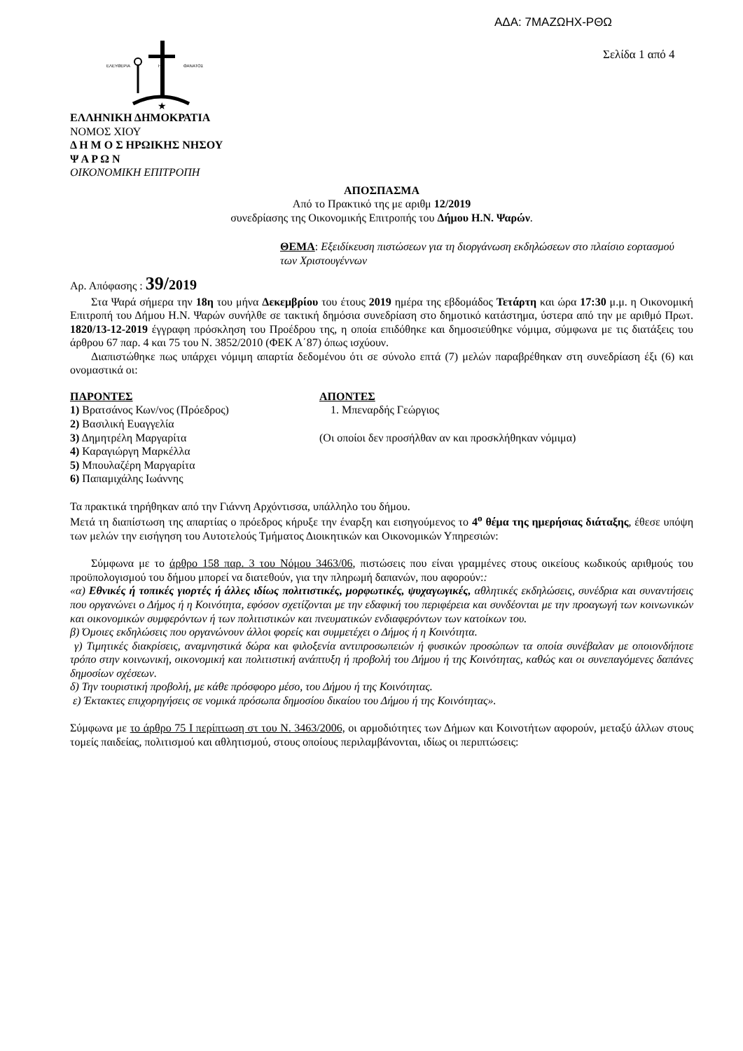ΑΔΑ: 7ΜΑΖΩΗΧ-ΡΘΩ
Σελίδα 1 από 4
ΕΛΕΥΘΕΡΙΑ
Η
ΘΑΝΑΤΟΣ
★
ΕΛΛΗΝΙΚΗ ΔΗΜΟΚΡΑΤΙΑ
ΝΟΜΟΣ ΧΙΟΥ
Δ Η Μ Ο Σ ΗΡΩΙΚΗΣ ΝΗΣΟΥ
Ψ Α Ρ Ω Ν
ΟΙΚΟΝΟΜΙΚΗ ΕΠΙΤΡΟΠΗ
ΑΠΟΣΠΑΣΜΑ
Από το Πρακτικό της με αριθμ 12/2019
συνεδρίασης της Οικονομικής Επιτροπής του Δήμου Η.Ν. Ψαρών.
ΘΕΜΑ: Εξειδίκευση πιστώσεων για τη διοργάνωση εκδηλώσεων στο πλαίσιο εορτασμού των Χριστουγέννων
Αρ. Απόφασης : 39/2019
Στα Ψαρά σήμερα την 18η του μήνα Δεκεμβρίου του έτους 2019 ημέρα της εβδομάδος Τετάρτη και ώρα 17:30 μ.μ. η Οικονομική Επιτροπή του Δήμου Η.Ν. Ψαρών συνήλθε σε τακτική δημόσια συνεδρίαση στο δημοτικό κατάστημα, ύστερα από την με αριθμό Πρωτ. 1820/13-12-2019 έγγραφη πρόσκληση του Προέδρου της, η οποία επιδόθηκε και δημοσιεύθηκε νόμιμα, σύμφωνα με τις διατάξεις του άρθρου 67 παρ. 4 και 75 του Ν. 3852/2010 (ΦΕΚ Α΄87) όπως ισχύουν.
Διαπιστώθηκε πως υπάρχει νόμιμη απαρτία δεδομένου ότι σε σύνολο επτά (7) μελών παραβρέθηκαν στη συνεδρίαση έξι (6) και ονομαστικά οι:
ΠΑΡΟΝΤΕΣ
1) Βρατσάνος Κων/νος (Πρόεδρος)
2) Βασιλική Ευαγγελία
3) Δημητρέλη Μαργαρίτα
4) Καραγιώργη Μαρκέλλα
5) Μπουλαζέρη Μαργαρίτα
6) Παπαμιχάλης Ιωάννης
ΑΠΟΝΤΕΣ
1. Μπεναρδής Γεώργιος
(Οι οποίοι δεν προσήλθαν αν και προσκλήθηκαν νόμιμα)
Τα πρακτικά τηρήθηκαν από την Γιάννη Αρχόντισσα, υπάλληλο του δήμου.
Μετά τη διαπίστωση της απαρτίας ο πρόεδρος κήρυξε την έναρξη και εισηγούμενος το 4<sup>ο</sup> θέμα της ημερήσιας διάταξης, έθεσε υπόψη των μελών την εισήγηση του Αυτοτελούς Τμήματος Διοικητικών και Οικονομικών Υπηρεσιών:
Σύμφωνα με το άρθρο 158 παρ. 3 του Νόμου 3463/06, πιστώσεις που είναι γραμμένες στους οικείους κωδικούς αριθμούς του προϋπολογισμού του δήμου μπορεί να διατεθούν, για την πληρωμή δαπανών, που αφορούν::
«α) Εθνικές ή τοπικές γιορτές ή άλλες ιδίως πολιτιστικές, μορφωτικές, ψυχαγωγικές, αθλητικές εκδηλώσεις, συνέδρια και συναντήσεις που οργανώνει ο Δήμος ή η Κοινότητα, εφόσον σχετίζονται με την εδαφική του περιφέρεια και συνδέονται με την προαγωγή των κοινωνικών και οικονομικών συμφερόντων ή των πολιτιστικών και πνευματικών ενδιαφερόντων των κατοίκων του.
β) Όμοιες εκδηλώσεις που οργανώνουν άλλοι φορείς και συμμετέχει ο Δήμος ή η Κοινότητα.
γ) Τιμητικές διακρίσεις, αναμνηστικά δώρα και φιλοξενία αντιπροσωπειών ή φυσικών προσώπων τα οποία συνέβαλαν με οποιονδήποτε τρόπο στην κοινωνική, οικονομική και πολιτιστική ανάπτυξη ή προβολή του Δήμου ή της Κοινότητας, καθώς και οι συνεπαγόμενες δαπάνες δημοσίων σχέσεων.
δ) Την τουριστική προβολή, με κάθε πρόσφορο μέσο, του Δήμου ή της Κοινότητας.
ε) Έκτακτες επιχορηγήσεις σε νομικά πρόσωπα δημοσίου δικαίου του Δήμου ή της Κοινότητας».
Σύμφωνα με το άρθρο 75 Ι περίπτωση στ του Ν. 3463/2006, οι αρμοδιότητες των Δήμων και Κοινοτήτων αφορούν, μεταξύ άλλων στους τομείς παιδείας, πολιτισμού και αθλητισμού, στους οποίους περιλαμβάνονται, ιδίως οι περιπτώσεις: